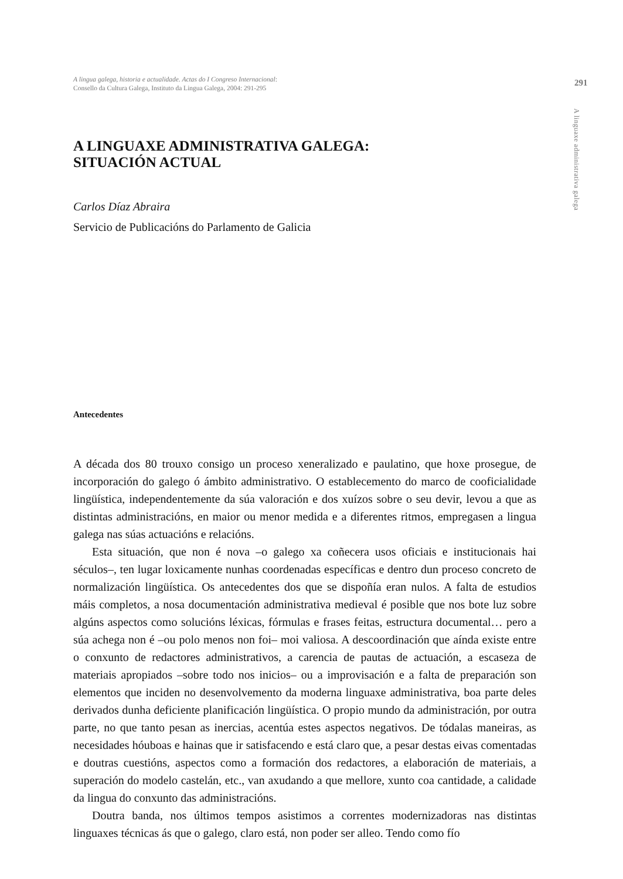A lingua galega, historia e actualidade. Actas do I Congreso Internacional:
Consello da Cultura Galega, Instituto da Lingua Galega, 2004: 291-295
291
A linguaxe administrativa galega
A LINGUAXE ADMINISTRATIVA GALEGA:
SITUACIÓN ACTUAL
Carlos Díaz Abraira
Servicio de Publicacións do Parlamento de Galicia
Antecedentes
A década dos 80 trouxo consigo un proceso xeneralizado e paulatino, que hoxe prosegue, de incorporación do galego ó ámbito administrativo. O establecemento do marco de cooficialidade lingüística, independentemente da súa valoración e dos xuízos sobre o seu devir, levou a que as distintas administracións, en maior ou menor medida e a diferentes ritmos, empregasen a lingua galega nas súas actuacións e relacións.
Esta situación, que non é nova –o galego xa coñecera usos oficiais e institucionais hai séculos–, ten lugar loxicamente nunhas coordenadas específicas e dentro dun proceso concreto de normalización lingüística. Os antecedentes dos que se dispoñía eran nulos. A falta de estudios máis completos, a nosa documentación administrativa medieval é posible que nos bote luz sobre algúns aspectos como solucións léxicas, fórmulas e frases feitas, estructura documental… pero a súa achega non é –ou polo menos non foi– moi valiosa. A descoordinación que aínda existe entre o conxunto de redactores administrativos, a carencia de pautas de actuación, a escaseza de materiais apropiados –sobre todo nos inicios– ou a improvisación e a falta de preparación son elementos que inciden no desenvolvemento da moderna linguaxe administrativa, boa parte deles derivados dunha deficiente planificación lingüística. O propio mundo da administración, por outra parte, no que tanto pesan as inercias, acentúa estes aspectos negativos. De tódalas maneiras, as necesidades hóuboas e hainas que ir satisfacendo e está claro que, a pesar destas eivas comentadas e doutras cuestións, aspectos como a formación dos redactores, a elaboración de materiais, a superación do modelo castelán, etc., van axudando a que mellore, xunto coa cantidade, a calidade da lingua do conxunto das administracións.
Doutra banda, nos últimos tempos asistimos a correntes modernizadoras nas distintas linguaxes técnicas ás que o galego, claro está, non poder ser alleo. Tendo como fío